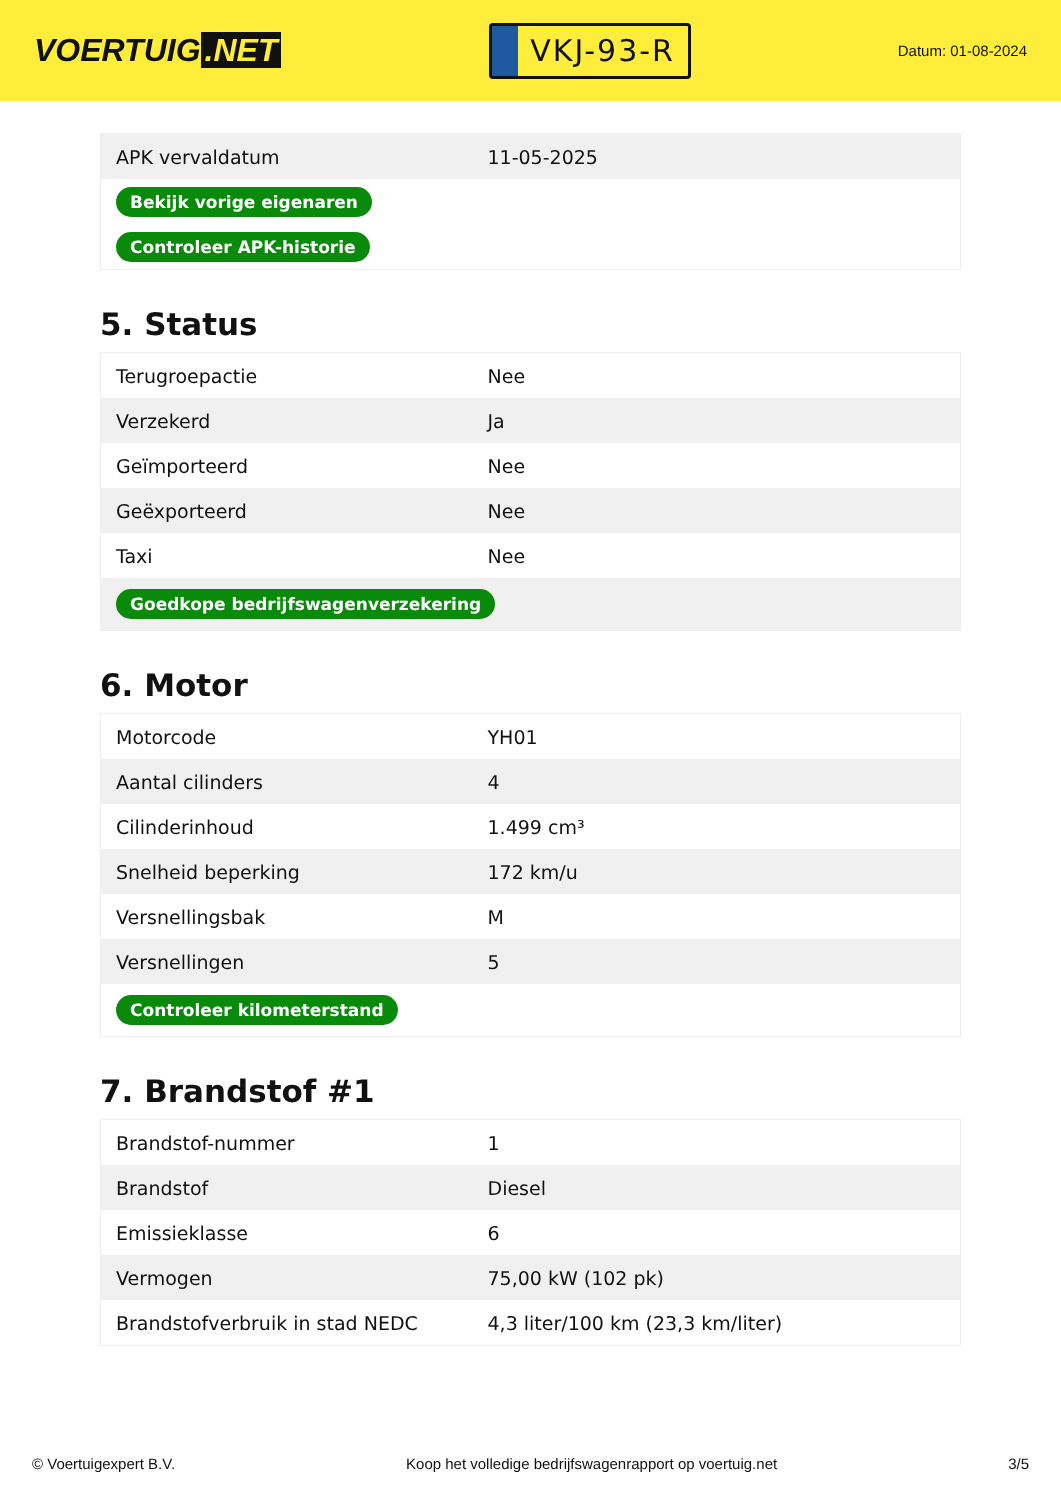VOERTUIG.NET
VKJ-93-R
Datum: 01-08-2024
| APK vervaldatum | 11-05-2025 |
| Bekijk vorige eigenaren | |
| Controleer APK-historie | |
5. Status
| Terugroepactie | Nee |
| Verzekerd | Ja |
| Geïmporteerd | Nee |
| Geëxporteerd | Nee |
| Taxi | Nee |
| Goedkope bedrijfswagenverzekering | |
6. Motor
| Motorcode | YH01 |
| Aantal cilinders | 4 |
| Cilinderinhoud | 1.499 cm³ |
| Snelheid beperking | 172 km/u |
| Versnellingsbak | M |
| Versnellingen | 5 |
| Controleer kilometerstand | |
7. Brandstof #1
| Brandstof-nummer | 1 |
| Brandstof | Diesel |
| Emissieklasse | 6 |
| Vermogen | 75,00 kW (102 pk) |
| Brandstofverbruik in stad NEDC | 4,3 liter/100 km (23,3 km/liter) |
© Voertuigexpert B.V. Koop het volledige bedrijfswagenrapport op voertuig.net 3/5